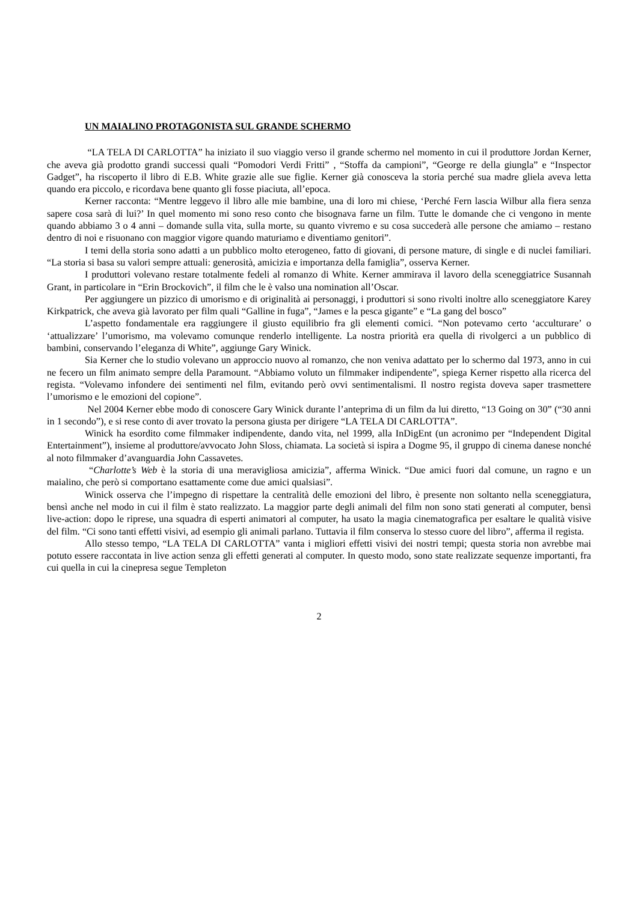UN MAIALINO PROTAGONISTA SUL GRANDE SCHERMO
“LA TELA DI CARLOTTA” ha iniziato il suo viaggio verso il grande schermo nel momento in cui il produttore Jordan Kerner, che aveva già prodotto grandi successi quali “Pomodori Verdi Fritti” , “Stoffa da campioni”, “George re della giungla” e “Inspector Gadget”, ha riscoperto il libro di E.B. White grazie alle sue figlie. Kerner già conosceva la storia perché sua madre gliela aveva letta quando era piccolo, e ricordava bene quanto gli fosse piaciuta, all’epoca.
Kerner racconta: “Mentre leggevo il libro alle mie bambine, una di loro mi chiese, ‘Perché Fern lascia Wilbur alla fiera senza sapere cosa sarà di lui?’ In quel momento mi sono reso conto che bisognava farne un film. Tutte le domande che ci vengono in mente quando abbiamo 3 o 4 anni – domande sulla vita, sulla morte, su quanto vivremo e su cosa succederà alle persone che amiamo – restano dentro di noi e risuonano con maggior vigore quando maturiamo e diventiamo genitori”.
I temi della storia sono adatti a un pubblico molto eterogeneo, fatto di giovani, di persone mature, di single e di nuclei familiari. “La storia si basa su valori sempre attuali: generosità, amicizia e importanza della famiglia”, osserva Kerner.
I produttori volevano restare totalmente fedeli al romanzo di White. Kerner ammirava il lavoro della sceneggiatrice Susannah Grant, in particolare in “Erin Brockovich”, il film che le è valso una nomination all’Oscar.
Per aggiungere un pizzico di umorismo e di originalità ai personaggi, i produttori si sono rivolti inoltre allo sceneggiatore Karey Kirkpatrick, che aveva già lavorato per film quali “Galline in fuga”, “James e la pesca gigante” e “La gang del bosco”
L’aspetto fondamentale era raggiungere il giusto equilibrio fra gli elementi comici. “Non potevamo certo ‘acculturare’ o ‘attualizzare’ l’umorismo, ma volevamo comunque renderlo intelligente. La nostra priorità era quella di rivolgerci a un pubblico di bambini, conservando l’eleganza di White”, aggiunge Gary Winick.
Sia Kerner che lo studio volevano un approccio nuovo al romanzo, che non veniva adattato per lo schermo dal 1973, anno in cui ne fecero un film animato sempre della Paramount. “Abbiamo voluto un filmmaker indipendente”, spiega Kerner rispetto alla ricerca del regista. “Volevamo infondere dei sentimenti nel film, evitando però ovvi sentimentalismi. Il nostro regista doveva saper trasmettere l’umorismo e le emozioni del copione”.
Nel 2004 Kerner ebbe modo di conoscere Gary Winick durante l’anteprima di un film da lui diretto, “13 Going on 30” (“30 anni in 1 secondo”), e si rese conto di aver trovato la persona giusta per dirigere “LA TELA DI CARLOTTA”.
Winick ha esordito come filmmaker indipendente, dando vita, nel 1999, alla InDigEnt (un acronimo per “Independent Digital Entertainment”), insieme al produttore/avvocato John Sloss, chiamata. La società si ispira a Dogme 95, il gruppo di cinema danese nonché al noto filmmaker d’avanguardia John Cassavetes.
“Charlotte’s Web è la storia di una meravigliosa amicizia”, afferma Winick. “Due amici fuori dal comune, un ragno e un maialino, che però si comportano esattamente come due amici qualsiasi”.
Winick osserva che l’impegno di rispettare la centralità delle emozioni del libro, è presente non soltanto nella sceneggiatura, bensì anche nel modo in cui il film è stato realizzato. La maggior parte degli animali del film non sono stati generati al computer, bensì live-action: dopo le riprese, una squadra di esperti animatori al computer, ha usato la magia cinematografica per esaltare le qualità visive del film. “Ci sono tanti effetti visivi, ad esempio gli animali parlano. Tuttavia il film conserva lo stesso cuore del libro”, afferma il regista.
Allo stesso tempo, “LA TELA DI CARLOTTA” vanta i migliori effetti visivi dei nostri tempi; questa storia non avrebbe mai potuto essere raccontata in live action senza gli effetti generati al computer. In questo modo, sono state realizzate sequenze importanti, fra cui quella in cui la cinepresa segue Templeton
2